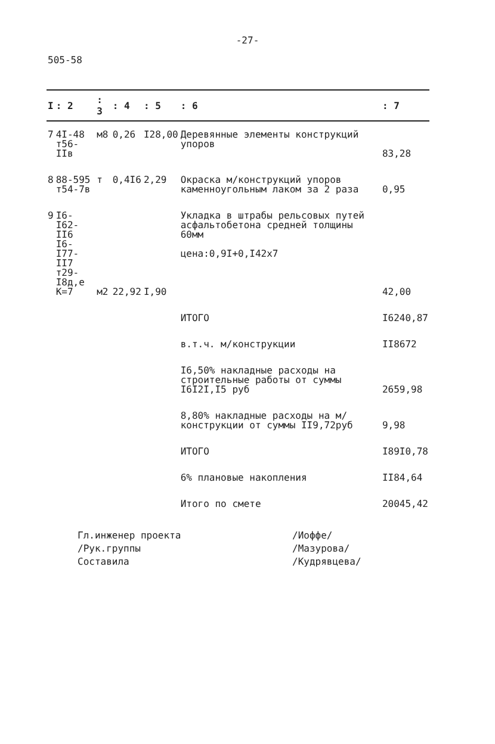-27-
505-58
| I | : 2 | : 3 | : 4 | : 5 | : 6 | : 7 |
| --- | --- | --- | --- | --- | --- | --- |
| 7 | 4I-48 т56-IIв | м8 | 0,26 | I28,00 | Деревянные элементы конструкций упоров | 83,28 |
| 8 | 88-595 т54-7в | т | 0,4I6 | 2,29 | Окраска м/конструкций упоров каменноугольным лаком за 2 раза | 0,95 |
| 9 | I6-I62-II6 I6-I77-II7 т29-I8д,е К=7 | м2 | 22,92 | I,90 | Укладка в штрабы рельсовых путей асфальтобетона средней толщины 60мм цена:0,9I+0,I42x7 | 42,00 |
| | | | | | ИТОГО | I6240,87 |
| | | | | | в.т.ч. м/конструкции | II8672 |
| | | | | | I6,50% накладные расходы на строительные работы от суммы I6I2I,I5 руб | 2659,98 |
| | | | | | 8,80% накладные расходы на м/конструкции от суммы II9,72руб | 9,98 |
| | | | | | ИТОГО | I89I0,78 |
| | | | | | 6% плановые накопления | II84,64 |
| | | | | | Итого по смете | 20045,42 |
Гл.инженер проекта /Иоффе/
/Рук.группы /Мазурова/
Составила /Кудрявцева/